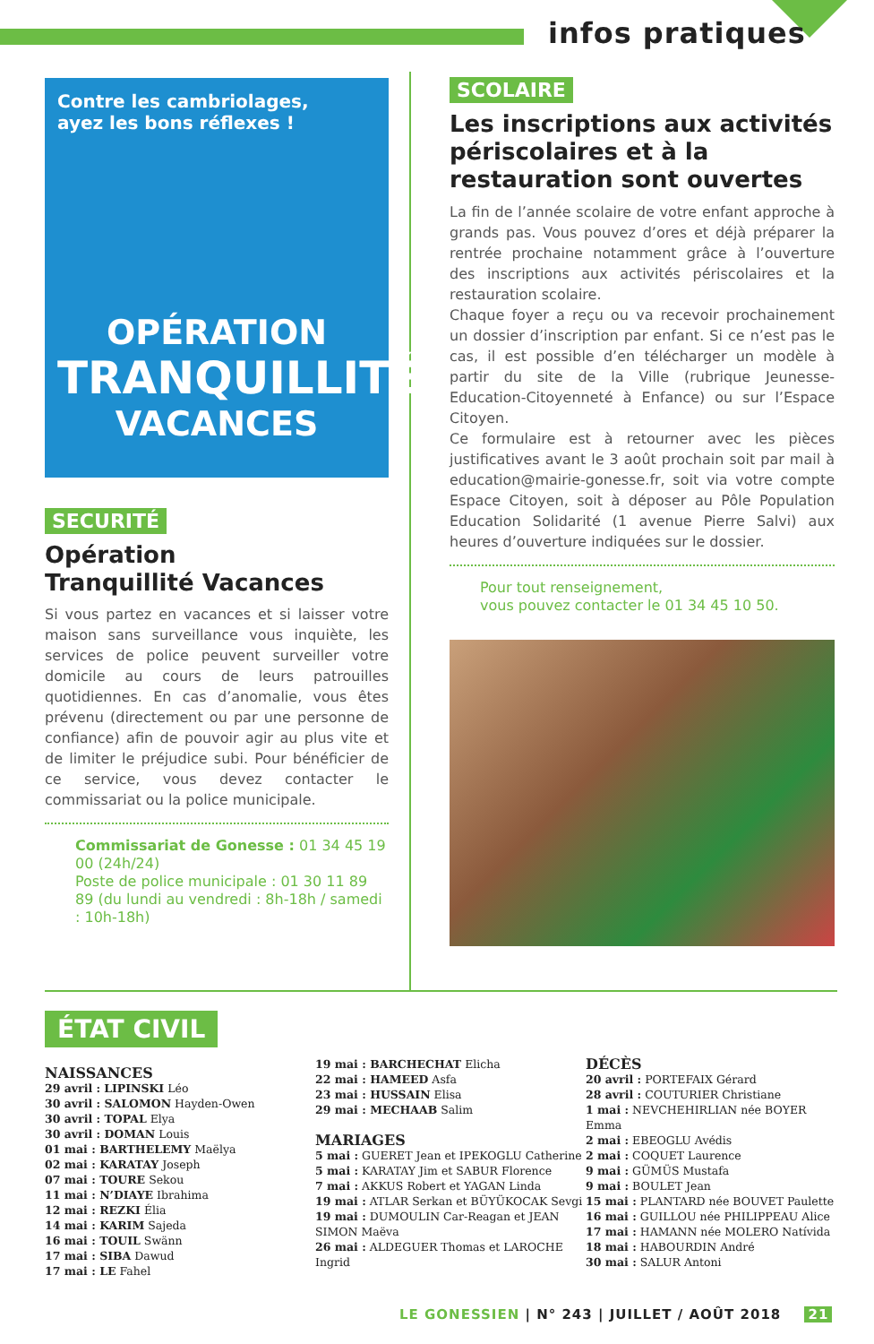infos pratiques
Contre les cambriolages,
ayez les bons réflexes !
OPÉRATION
TRANQUILLITÉ
VACANCES
SECURITÉ
Opération
Tranquillité Vacances
Si vous partez en vacances et si laisser votre maison sans surveillance vous inquiète, les services de police peuvent surveiller votre domicile au cours de leurs patrouilles quotidiennes. En cas d’anomalie, vous êtes prévenu (directement ou par une personne de confiance) afin de pouvoir agir au plus vite et de limiter le préjudice subi. Pour bénéficier de ce service, vous devez contacter le commissariat ou la police municipale.
Commissariat de Gonesse : 01 34 45 19 00 (24h/24)
Poste de police municipale : 01 30 11 89 89 (du lundi au vendredi : 8h-18h / samedi : 10h-18h)
SCOLAIRE
Les inscriptions aux activités périscolaires et à la restauration sont ouvertes
La fin de l’année scolaire de votre enfant approche à grands pas. Vous pouvez d’ores et déjà préparer la rentrée prochaine notamment grâce à l’ouverture des inscriptions aux activités périscolaires et la restauration scolaire.
Chaque foyer a reçu ou va recevoir prochainement un dossier d’inscription par enfant. Si ce n’est pas le cas, il est possible d’en télécharger un modèle à partir du site de la Ville (rubrique Jeunesse-Education-Citoyenneté à Enfance) ou sur l’Espace Citoyen.
Ce formulaire est à retourner avec les pièces justificatives avant le 3 août prochain soit par mail à education@mairie-gonesse.fr, soit via votre compte Espace Citoyen, soit à déposer au Pôle Population Education Solidarité (1 avenue Pierre Salvi) aux heures d’ouverture indiquées sur le dossier.
Pour tout renseignement,
vous pouvez contacter le 01 34 45 10 50.
ÉTAT CIVIL
NAISSANCES
29 avril : LIPINSKI Léo
30 avril : SALOMON Hayden-Owen
30 avril : TOPAL Elya
30 avril : DOMAN Louis
01 mai : BARTHELEMY Maëlya
02 mai : KARATAY Joseph
07 mai : TOURE Sekou
11 mai : N’DIAYE Ibrahima
12 mai : REZKI Élia
14 mai : KARIM Sajeda
16 mai : TOUIL Swänn
17 mai : SIBA Dawud
17 mai : LE Fahel
19 mai : BARCHECHAT Elicha
22 mai : HAMEED Asfa
23 mai : HUSSAIN Elisa
29 mai : MECHAAB Salim
MARIAGES
5 mai : GUERET Jean et IPEKOGLU Catherine
5 mai : KARATAY Jim et SABUR Florence
7 mai : AKKUS Robert et YAGAN Linda
19 mai : ATLAR Serkan et BÜYÜKOCAK Sevgi
19 mai : DUMOULIN Car-Reagan et JEAN SIMON Maëva
26 mai : ALDEGUER Thomas et LAROCHE Ingrid
DÉCÈS
20 avril : PORTEFAIX Gérard
28 avril : COUTURIER Christiane
1 mai : NEVCHEHIRLIAN née BOYER Emma
2 mai : EBEOGLU Avédis
2 mai : COQUET Laurence
9 mai : GÜMÜS Mustafa
9 mai : BOULET Jean
15 mai : PLANTARD née BOUVET Paulette
16 mai : GUILLOU née PHILIPPEAU Alice
17 mai : HAMANN née MOLERO Natívida
18 mai : HABOURDIN André
30 mai : SALUR Antoni
LE GONESSIEN | N° 243 | JUILLET / AOÛT 2018 21